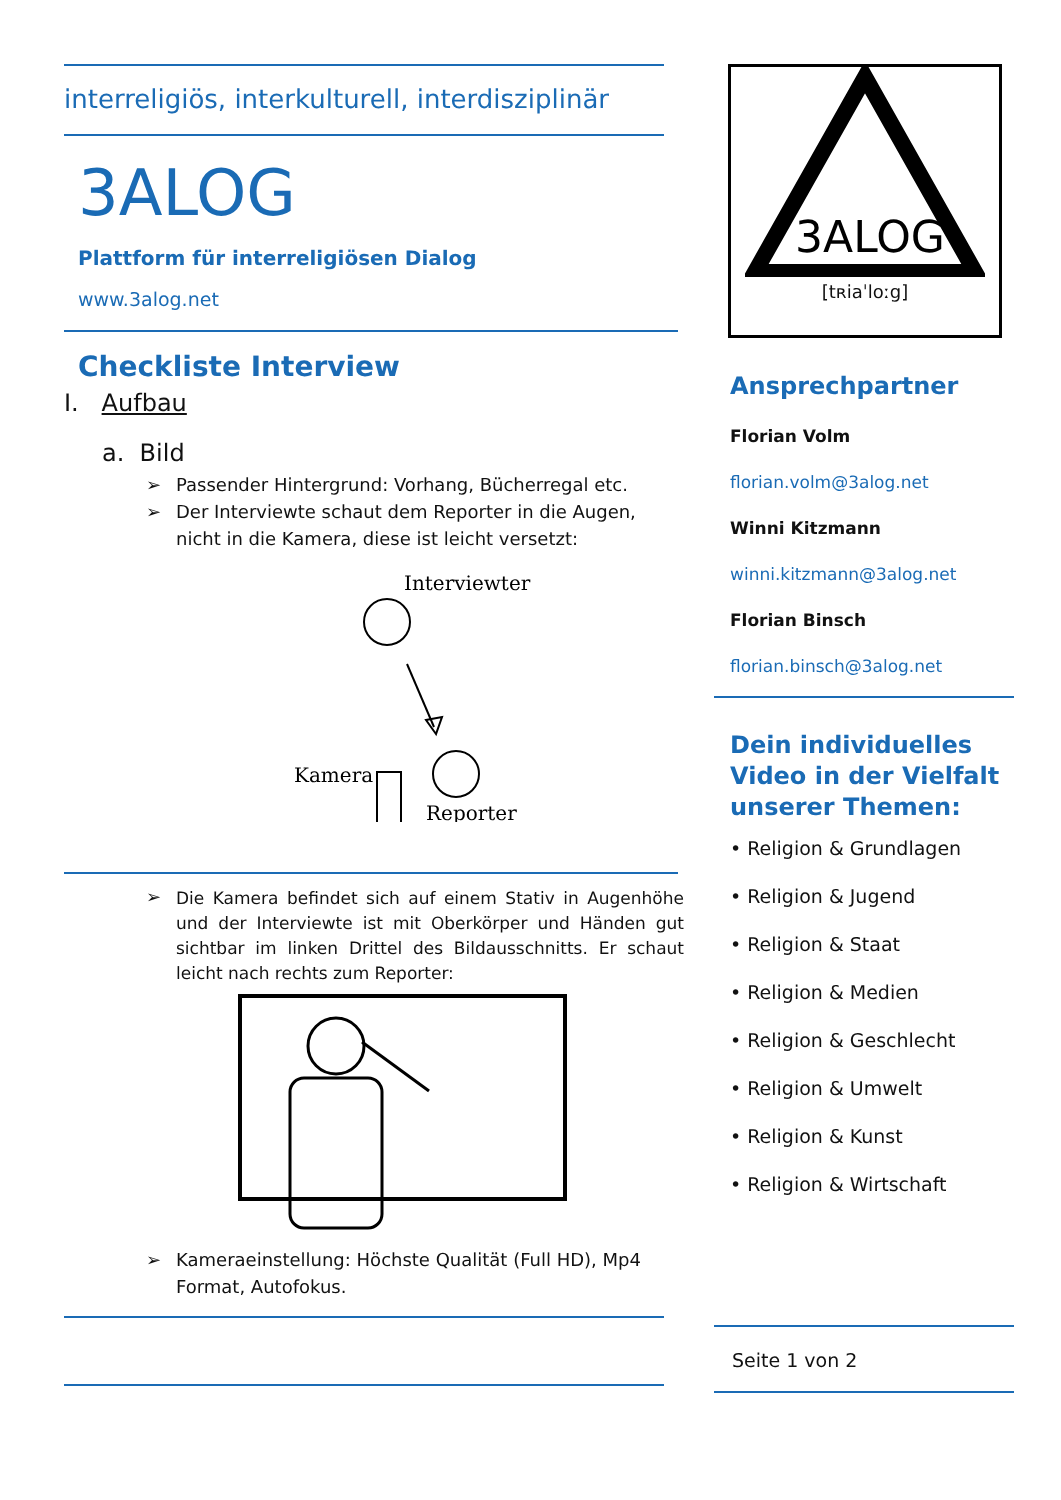interreligiös, interkulturell, interdisziplinär
3ALOG
Plattform für interreligiösen Dialog
www.3alog.net
Checkliste Interview
I. Aufbau
a. Bild
➢ Passender Hintergrund: Vorhang, Bücherregal etc.
➢ Der Interviewte schaut dem Reporter in die Augen, nicht in die Kamera, diese ist leicht versetzt:
Interviewter
Kamera
Reporter
➢
Die Kamera befindet sich auf einem Stativ in Augenhöhe und der Interviewte ist mit Oberkörper und Händen gut sichtbar im linken Drittel des Bildausschnitts. Er schaut leicht nach rechts zum Reporter:
➢ Kameraeinstellung: Höchste Qualität (Full HD), Mp4 Format, Autofokus.
3ALOG
[tʀiaˈloːg]
Ansprechpartner
Florian Volm
florian.volm@3alog.net
Winni Kitzmann
winni.kitzmann@3alog.net
Florian Binsch
florian.binsch@3alog.net
Dein individuelles Video in der Vielfalt unserer Themen:
• Religion & Grundlagen
• Religion & Jugend
• Religion & Staat
• Religion & Medien
• Religion & Geschlecht
• Religion & Umwelt
• Religion & Kunst
• Religion & Wirtschaft
Seite 1 von 2